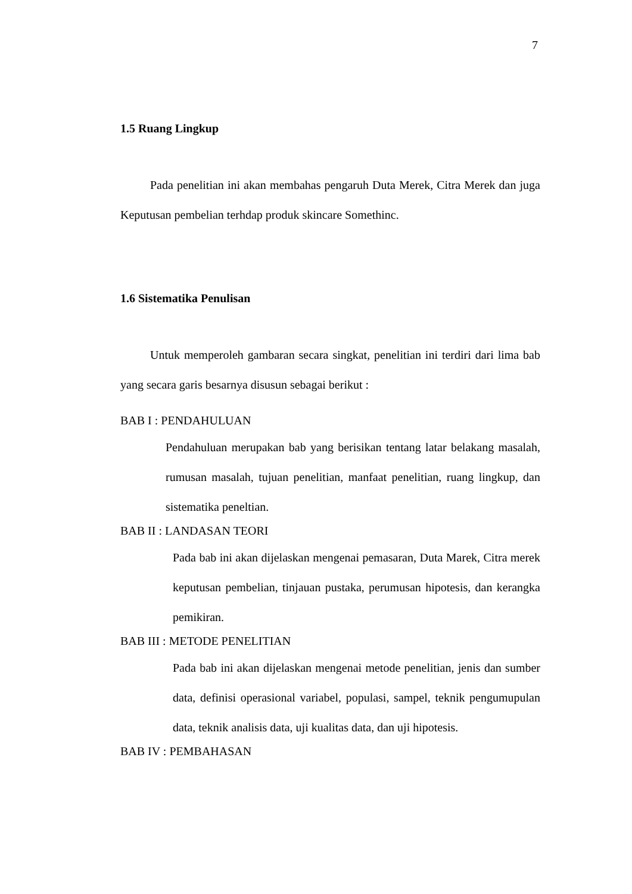7
1.5 Ruang Lingkup
Pada penelitian ini akan membahas pengaruh Duta Merek, Citra Merek dan juga Keputusan pembelian terhdap produk skincare Somethinc.
1.6 Sistematika Penulisan
Untuk memperoleh gambaran secara singkat, penelitian ini terdiri dari lima bab yang secara garis besarnya disusun sebagai berikut :
BAB I : PENDAHULUAN
Pendahuluan merupakan bab yang berisikan tentang latar belakang masalah, rumusan masalah, tujuan penelitian, manfaat penelitian, ruang lingkup, dan sistematika peneltian.
BAB II : LANDASAN TEORI
Pada bab ini akan dijelaskan mengenai pemasaran, Duta Marek, Citra merek keputusan pembelian, tinjauan pustaka, perumusan hipotesis, dan kerangka pemikiran.
BAB III : METODE PENELITIAN
Pada bab ini akan dijelaskan mengenai metode penelitian, jenis dan sumber data, definisi operasional variabel, populasi, sampel, teknik pengumupulan data, teknik analisis data, uji kualitas data, dan uji hipotesis.
BAB IV : PEMBAHASAN